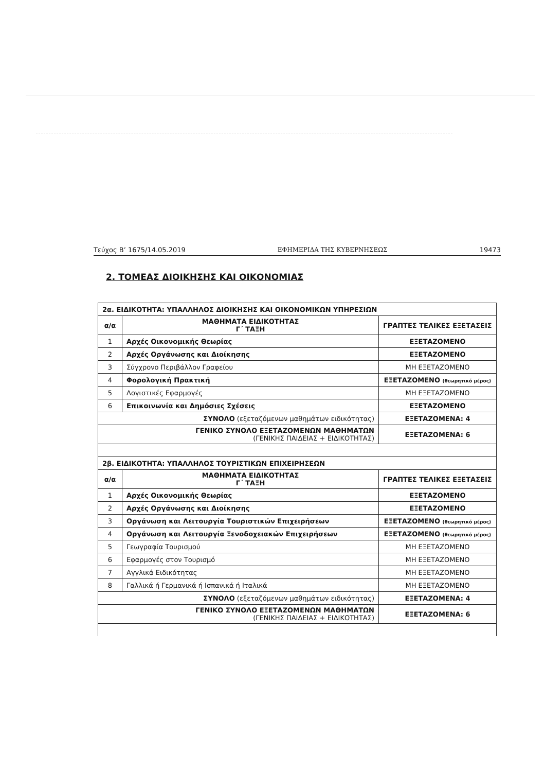Τεύχος Β’ 1675/14.05.2019 ΕΦΗΜΕΡΙΔΑ ΤΗΣ ΚΥΒΕΡΝΗΣΕΩΣ 19473
2. ΤΟΜΕΑΣ ΔΙΟΙΚΗΣΗΣ ΚΑΙ ΟΙΚΟΝΟΜΙΑΣ
| 2α. ΕΙΔΙΚΟΤΗΤΑ: ΥΠΑΛΛΗΛΟΣ ΔΙΟΙΚΗΣΗΣ ΚΑΙ ΟΙΚΟΝΟΜΙΚΩΝ ΥΠΗΡΕΣΙΩΝ | | |
| α/α | ΜΑΘΗΜΑΤΑ ΕΙΔΙΚΟΤΗΤΑΣ Γ΄ ΤΑΞΗ | ΓΡΑΠΤΕΣ ΤΕΛΙΚΕΣ ΕΞΕΤΑΣΕΙΣ |
| 1 | Αρχές Οικονομικής Θεωρίας | ΕΞΕΤΑΖΟΜΕΝΟ |
| 2 | Αρχές Οργάνωσης και Διοίκησης | ΕΞΕΤΑΖΟΜΕΝΟ |
| 3 | Σύγχρονο Περιβάλλον Γραφείου | ΜΗ ΕΞΕΤΑΖΟΜΕΝΟ |
| 4 | Φορολογική Πρακτική | ΕΞΕΤΑΖΟΜΕΝΟ (θεωρητικό μέρος) |
| 5 | Λογιστικές Εφαρμογές | ΜΗ ΕΞΕΤΑΖΟΜΕΝΟ |
| 6 | Επικοινωνία και Δημόσιες Σχέσεις | ΕΞΕΤΑΖΟΜΕΝΟ |
| ΣΥΝΟΛΟ (εξεταζόμενων μαθημάτων ειδικότητας) | | ΕΞΕΤΑΖΟΜΕΝΑ: 4 |
| ΓΕΝΙΚΟ ΣΥΝΟΛΟ ΕΞΕΤΑΖΟΜΕΝΩΝ ΜΑΘΗΜΑΤΩΝ (ΓΕΝΙΚΗΣ ΠΑΙΔΕΙΑΣ + ΕΙΔΙΚΟΤΗΤΑΣ) | | ΕΞΕΤΑΖΟΜΕΝΑ: 6 |
| 2β. ΕΙΔΙΚΟΤΗΤΑ: ΥΠΑΛΛΗΛΟΣ ΤΟΥΡΙΣΤΙΚΩΝ ΕΠΙΧΕΙΡΗΣΕΩΝ | | |
| α/α | ΜΑΘΗΜΑΤΑ ΕΙΔΙΚΟΤΗΤΑΣ Γ΄ ΤΑΞΗ | ΓΡΑΠΤΕΣ ΤΕΛΙΚΕΣ ΕΞΕΤΑΣΕΙΣ |
| 1 | Αρχές Οικονομικής Θεωρίας | ΕΞΕΤΑΖΟΜΕΝΟ |
| 2 | Αρχές Οργάνωσης και Διοίκησης | ΕΞΕΤΑΖΟΜΕΝΟ |
| 3 | Οργάνωση και Λειτουργία Τουριστικών Επιχειρήσεων | ΕΞΕΤΑΖΟΜΕΝΟ (θεωρητικό μέρος) |
| 4 | Οργάνωση και Λειτουργία Ξενοδοχειακών Επιχειρήσεων | ΕΞΕΤΑΖΟΜΕΝΟ (θεωρητικό μέρος) |
| 5 | Γεωγραφία Τουρισμού | ΜΗ ΕΞΕΤΑΖΟΜΕΝΟ |
| 6 | Εφαρμογές στον Τουρισμό | ΜΗ ΕΞΕΤΑΖΟΜΕΝΟ |
| 7 | Αγγλικά Ειδικότητας | ΜΗ ΕΞΕΤΑΖΟΜΕΝΟ |
| 8 | Γαλλικά ή Γερμανικά ή Ισπανικά ή Ιταλικά | ΜΗ ΕΞΕΤΑΖΟΜΕΝΟ |
| ΣΥΝΟΛΟ (εξεταζόμενων μαθημάτων ειδικότητας) | | ΕΞΕΤΑΖΟΜΕΝΑ: 4 |
| ΓΕΝΙΚΟ ΣΥΝΟΛΟ ΕΞΕΤΑΖΟΜΕΝΩΝ ΜΑΘΗΜΑΤΩΝ (ΓΕΝΙΚΗΣ ΠΑΙΔΕΙΑΣ + ΕΙΔΙΚΟΤΗΤΑΣ) | | ΕΞΕΤΑΖΟΜΕΝΑ: 6 |